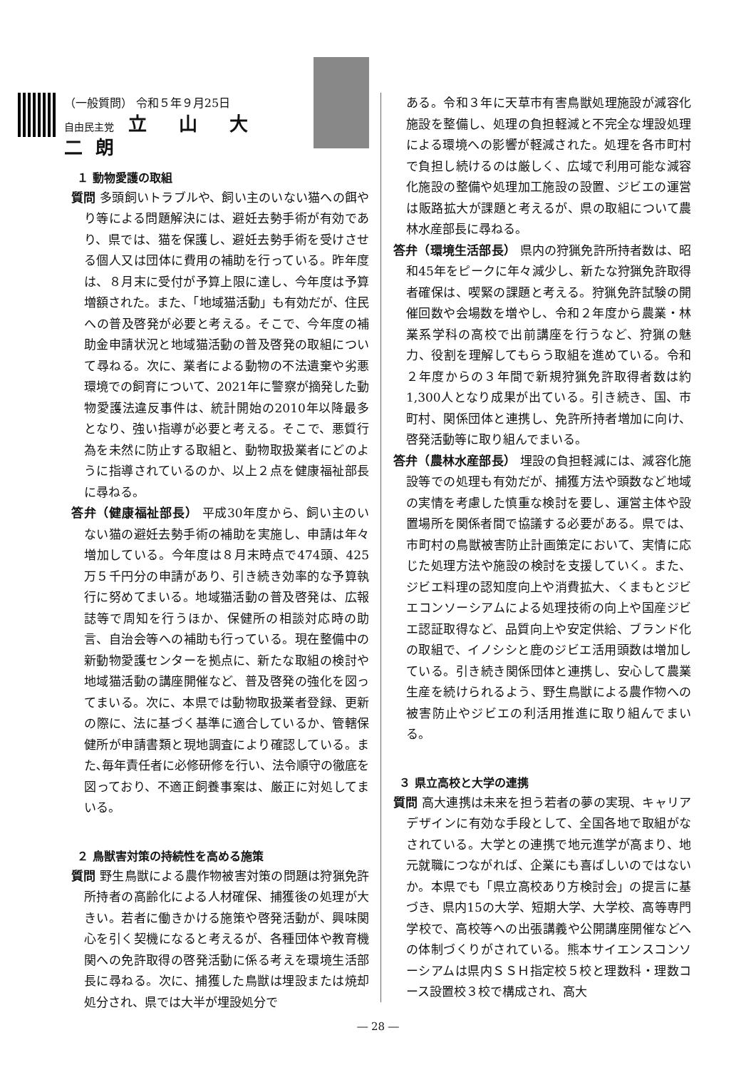（一般質問） 令和５年９月25日
自由民主党 立 山 大二朗
１ 動物愛護の取組
質問 多頭飼いトラブルや、飼い主のいない猫への餌やり等による問題解決には、避妊去勢手術が有効であり、県では、猫を保護し、避妊去勢手術を受けさせる個人又は団体に費用の補助を行っている。昨年度は、８月末に受付が予算上限に達し、今年度は予算増額された。また、「地域猫活動」も有効だが、住民への普及啓発が必要と考える。そこで、今年度の補助金申請状況と地域猫活動の普及啓発の取組について尋ねる。次に、業者による動物の不法遺棄や劣悪環境での飼育について、2021年に警察が摘発した動物愛護法違反事件は、統計開始の2010年以降最多となり、強い指導が必要と考える。そこで、悪質行為を未然に防止する取組と、動物取扱業者にどのように指導されているのか、以上２点を健康福祉部長に尋ねる。
答弁（健康福祉部長） 平成30年度から、飼い主のいない猫の避妊去勢手術の補助を実施し、申請は年々増加している。今年度は８月末時点で474頭、425万５千円分の申請があり、引き続き効率的な予算執行に努めてまいる。地域猫活動の普及啓発は、広報誌等で周知を行うほか、保健所の相談対応時の助言、自治会等への補助も行っている。現在整備中の新動物愛護センターを拠点に、新たな取組の検討や地域猫活動の講座開催など、普及啓発の強化を図ってまいる。次に、本県では動物取扱業者登録、更新の際に、法に基づく基準に適合しているか、管轄保健所が申請書類と現地調査により確認している。また､毎年責任者に必修研修を行い、法令順守の徹底を図っており、不適正飼養事案は、厳正に対処してまいる。
２ 鳥獣害対策の持続性を高める施策
質問 野生鳥獣による農作物被害対策の問題は狩猟免許所持者の高齢化による人材確保、捕獲後の処理が大きい。若者に働きかける施策や啓発活動が、興味関心を引く契機になると考えるが、各種団体や教育機関への免許取得の啓発活動に係る考えを環境生活部長に尋ねる。次に、捕獲した鳥獣は埋設または焼却処分され、県では大半が埋設処分で
ある。令和３年に天草市有害鳥獣処理施設が減容化施設を整備し、処理の負担軽減と不完全な埋設処理による環境への影響が軽減された。処理を各市町村で負担し続けるのは厳しく、広域で利用可能な減容化施設の整備や処理加工施設の設置、ジビエの運営は販路拡大が課題と考えるが、県の取組について農林水産部長に尋ねる。
答弁（環境生活部長） 県内の狩猟免許所持者数は、昭和45年をピークに年々減少し、新たな狩猟免許取得者確保は、喫緊の課題と考える。狩猟免許試験の開催回数や会場数を増やし、令和２年度から農業・林業系学科の高校で出前講座を行うなど、狩猟の魅力、役割を理解してもらう取組を進めている。令和２年度からの３年間で新規狩猟免許取得者数は約1,300人となり成果が出ている。引き続き、国、市町村、関係団体と連携し、免許所持者増加に向け、啓発活動等に取り組んでまいる。
答弁（農林水産部長） 埋設の負担軽減には、減容化施設等での処理も有効だが、捕獲方法や頭数など地域の実情を考慮した慎重な検討を要し、運営主体や設置場所を関係者間で協議する必要がある。県では、市町村の鳥獣被害防止計画策定において、実情に応じた処理方法や施設の検討を支援していく。また、ジビエ料理の認知度向上や消費拡大、くまもとジビエコンソーシアムによる処理技術の向上や国産ジビエ認証取得など、品質向上や安定供給、ブランド化の取組で、イノシシと鹿のジビエ活用頭数は増加している。引き続き関係団体と連携し、安心して農業生産を続けられるよう、野生鳥獣による農作物への被害防止やジビエの利活用推進に取り組んでまいる。
３ 県立高校と大学の連携
質問 高大連携は未来を担う若者の夢の実現、キャリアデザインに有効な手段として、全国各地で取組がなされている。大学との連携で地元進学が高まり、地元就職につながれば、企業にも喜ばしいのではないか。本県でも「県立高校あり方検討会」の提言に基づき、県内15の大学、短期大学、大学校、高等専門学校で、高校等への出張講義や公開講座開催などへの体制づくりがされている。熊本サイエンスコンソーシアムは県内ＳＳＨ指定校５校と理数科・理数コース設置校３校で構成され、高大
― 28 ―